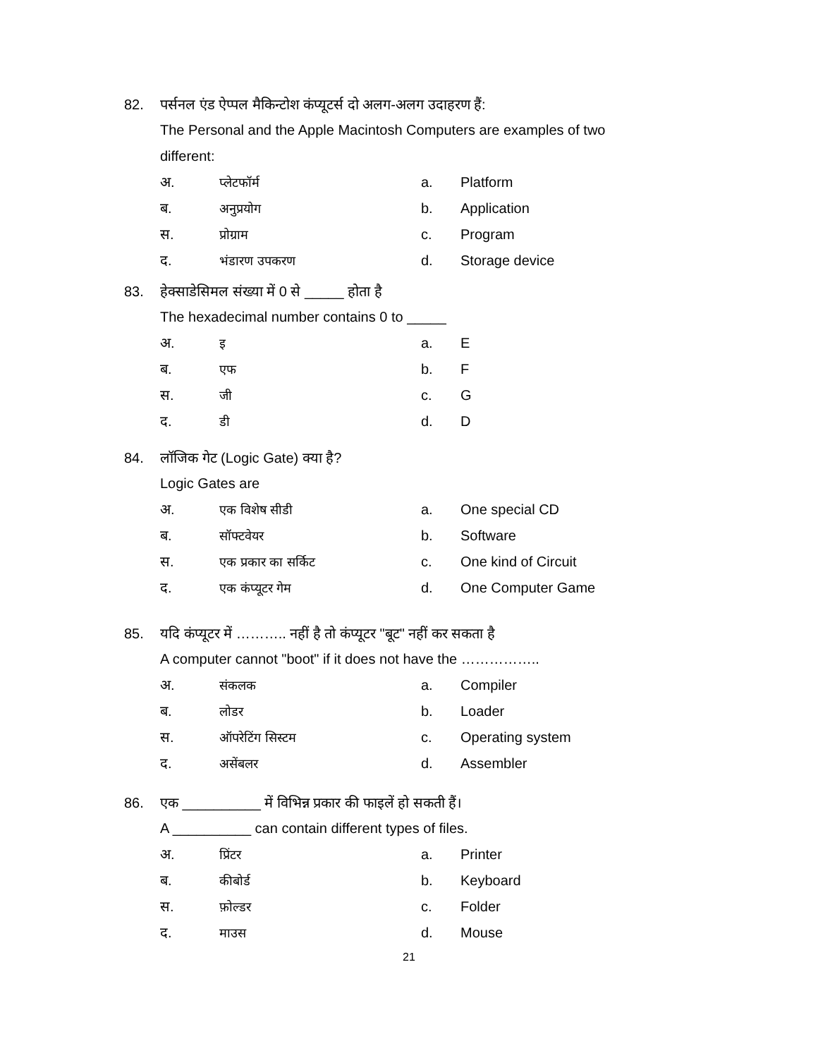82. पर्सनल एंड ऐप्पल मैकिन्टोश कंप्यूटर्स दो अलग-अलग उदाहरण हैं:
The Personal and the Apple Macintosh Computers are examples of two different:
अ. प्लेटफॉर्म a. Platform
ब. अनुप्रयोग b. Application
स. प्रोग्राम c. Program
द. भंडारण उपकरण d. Storage device
83. हेक्साडेसिमल संख्या में 0 से _____ होता है
The hexadecimal number contains 0 to _____
अ. इ a. E
ब. एफ b. F
स. जी c. G
द. डी d. D
84. लॉजिक गेट (Logic Gate) क्या है?
Logic Gates are
अ. एक विशेष सीडी a. One special CD
ब. सॉफ्टवेयर b. Software
स. एक प्रकार का सर्किट c. One kind of Circuit
द. एक कंप्यूटर गेम d. One Computer Game
85. यदि कंप्यूटर में ……….. नहीं है तो कंप्यूटर "बूट" नहीं कर सकता है
A computer cannot "boot" if it does not have the ……………..
अ. संकलक a. Compiler
ब. लोडर b. Loader
स. ऑपरेटिंग सिस्टम c. Operating system
द. असेंबलर d. Assembler
86. एक __________ में विभिन्न प्रकार की फाइलें हो सकती हैं।
A __________ can contain different types of files.
अ. प्रिंटर a. Printer
ब. कीबोर्ड b. Keyboard
स. फ़ोल्डर c. Folder
द. माउस d. Mouse
21